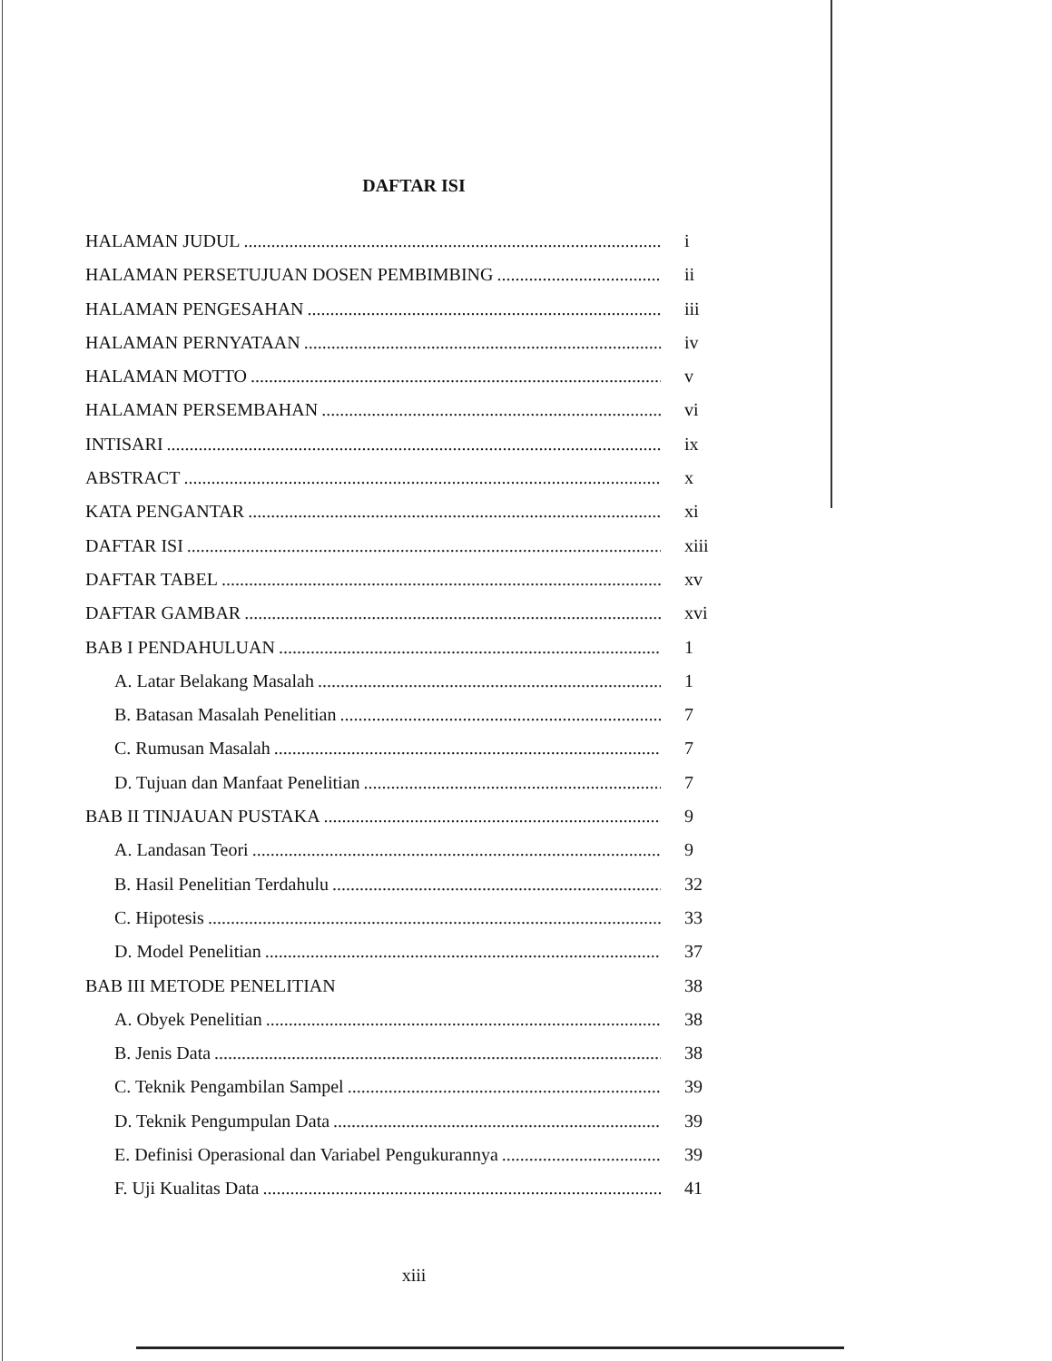DAFTAR ISI
HALAMAN JUDUL i
HALAMAN PERSETUJUAN DOSEN PEMBIMBING ii
HALAMAN PENGESAHAN iii
HALAMAN PERNYATAAN iv
HALAMAN MOTTO v
HALAMAN PERSEMBAHAN vi
INTISARI ix
ABSTRACT x
KATA PENGANTAR xi
DAFTAR ISI xiii
DAFTAR TABEL xv
DAFTAR GAMBAR xvi
BAB I PENDAHULUAN 1
A. Latar Belakang Masalah 1
B. Batasan Masalah Penelitian 7
C. Rumusan Masalah 7
D. Tujuan dan Manfaat Penelitian 7
BAB II TINJAUAN PUSTAKA 9
A. Landasan Teori 9
B. Hasil Penelitian Terdahulu 32
C. Hipotesis 33
D. Model Penelitian 37
BAB III METODE PENELITIAN 38
A. Obyek Penelitian 38
B. Jenis Data 38
C. Teknik Pengambilan Sampel 39
D. Teknik Pengumpulan Data 39
E. Definisi Operasional dan Variabel Pengukurannya 39
F. Uji Kualitas Data 41
xiii